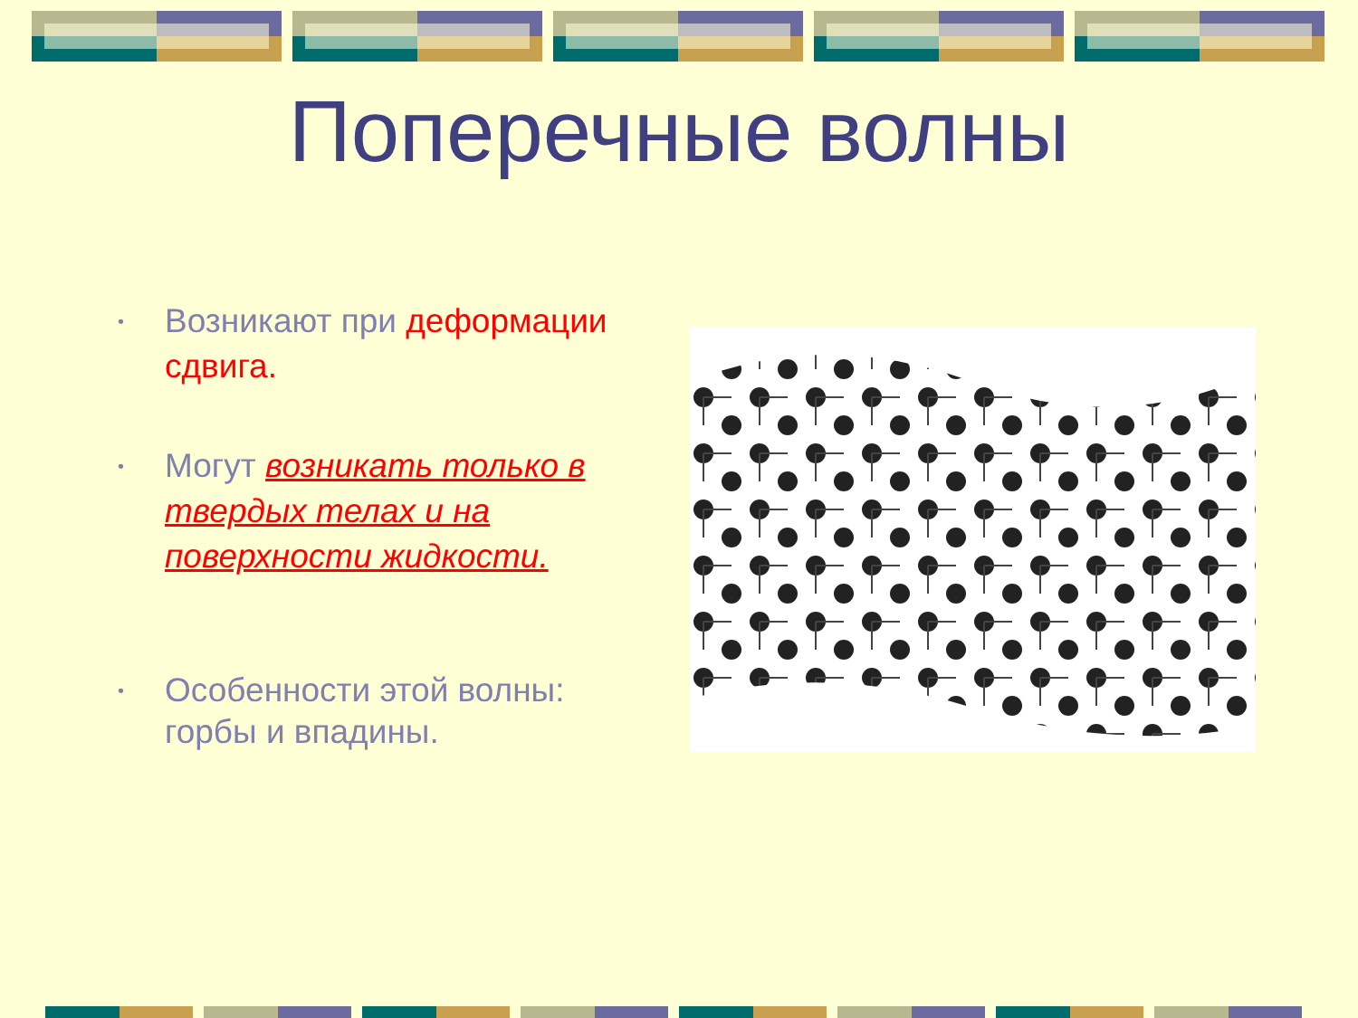Поперечные волны
• Возникают при деформации сдвига.
• Могут возникать только в твердых телах и на поверхности жидкости.
• Особенности этой волны: горбы и впадины.